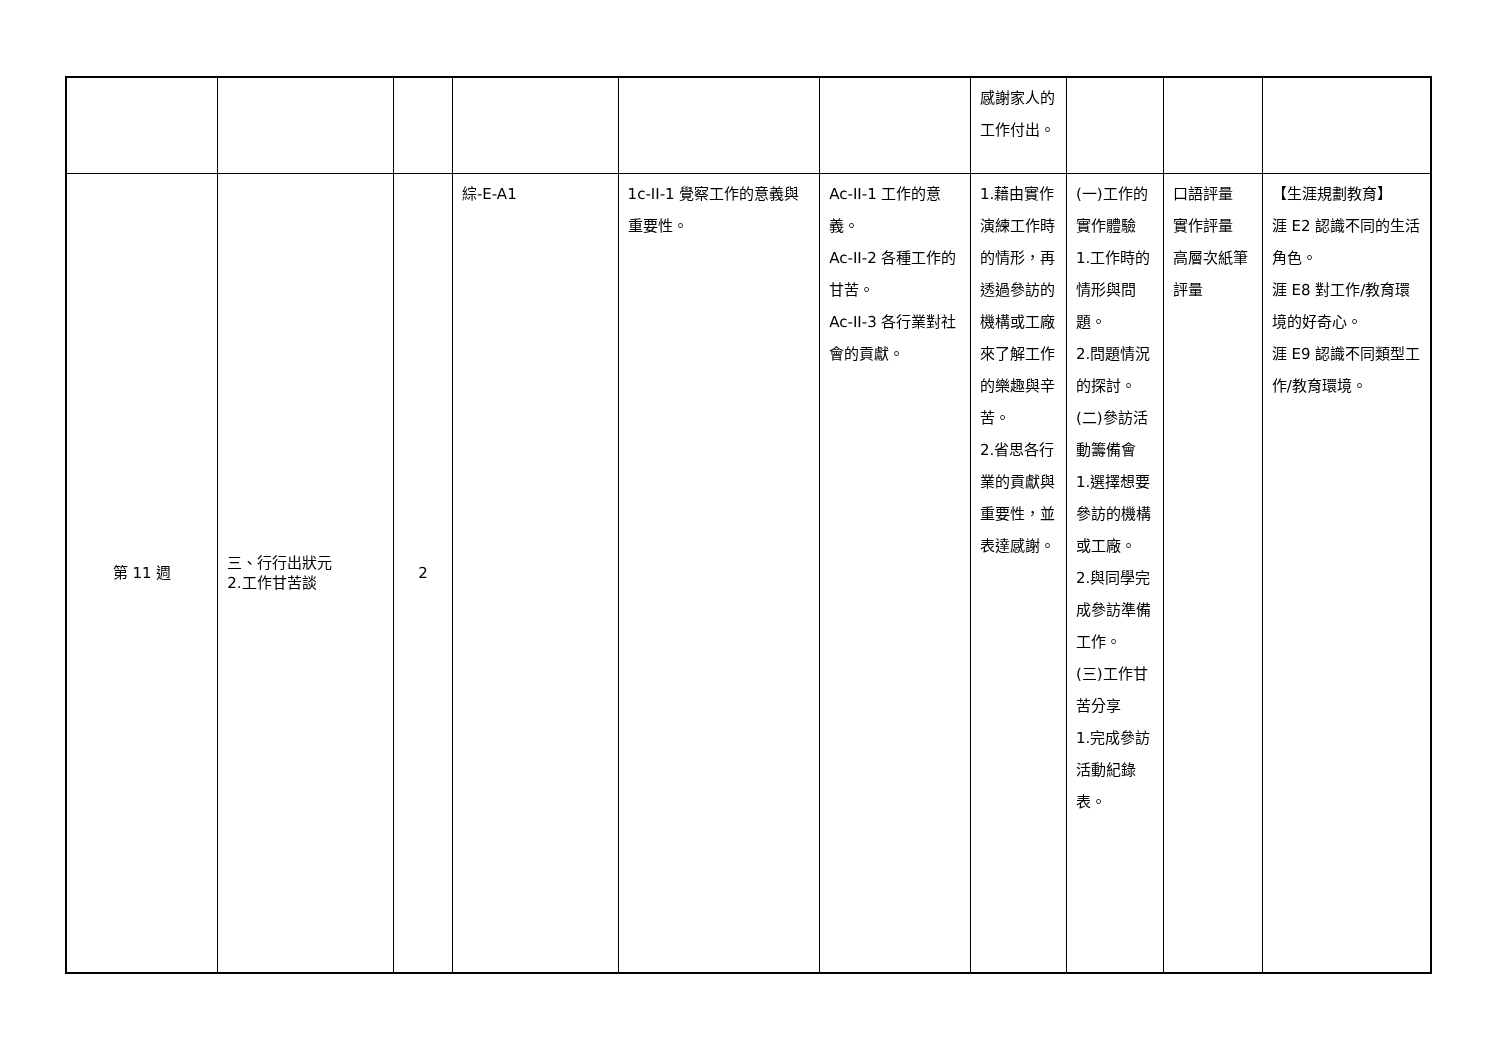| | | | | | | 感謝家人的工作付出。 | | | |
| 第 11 週 | 三、行行出狀元 2.工作甘苦談 | 2 | 綜-E-A1 | 1c-II-1 覺察工作的意義與重要性。 | Ac-II-1 工作的意義。 Ac-II-2 各種工作的甘苦。 Ac-II-3 各行業對社會的貢獻。 | 1.藉由實作演練工作時的情形，再透過參訪的機構或工廠來了解工作的樂趣與辛苦。 2.省思各行業的貢獻與重要性，並表達感謝。 | (一)工作的實作體驗 1.工作時的情形與問題。 2.問題情況的探討。 (二)參訪活動籌備會 1.選擇想要參訪的機構或工廠。 2.與同學完成參訪準備工作。 (三)工作甘苦分享 1.完成參訪活動紀錄表。 | 口語評量 實作評量 高層次紙筆評量 | 【生涯規劃教育】 涯 E2 認識不同的生活角色。 涯 E8 對工作/教育環境的好奇心。 涯 E9 認識不同類型工作/教育環境。 |